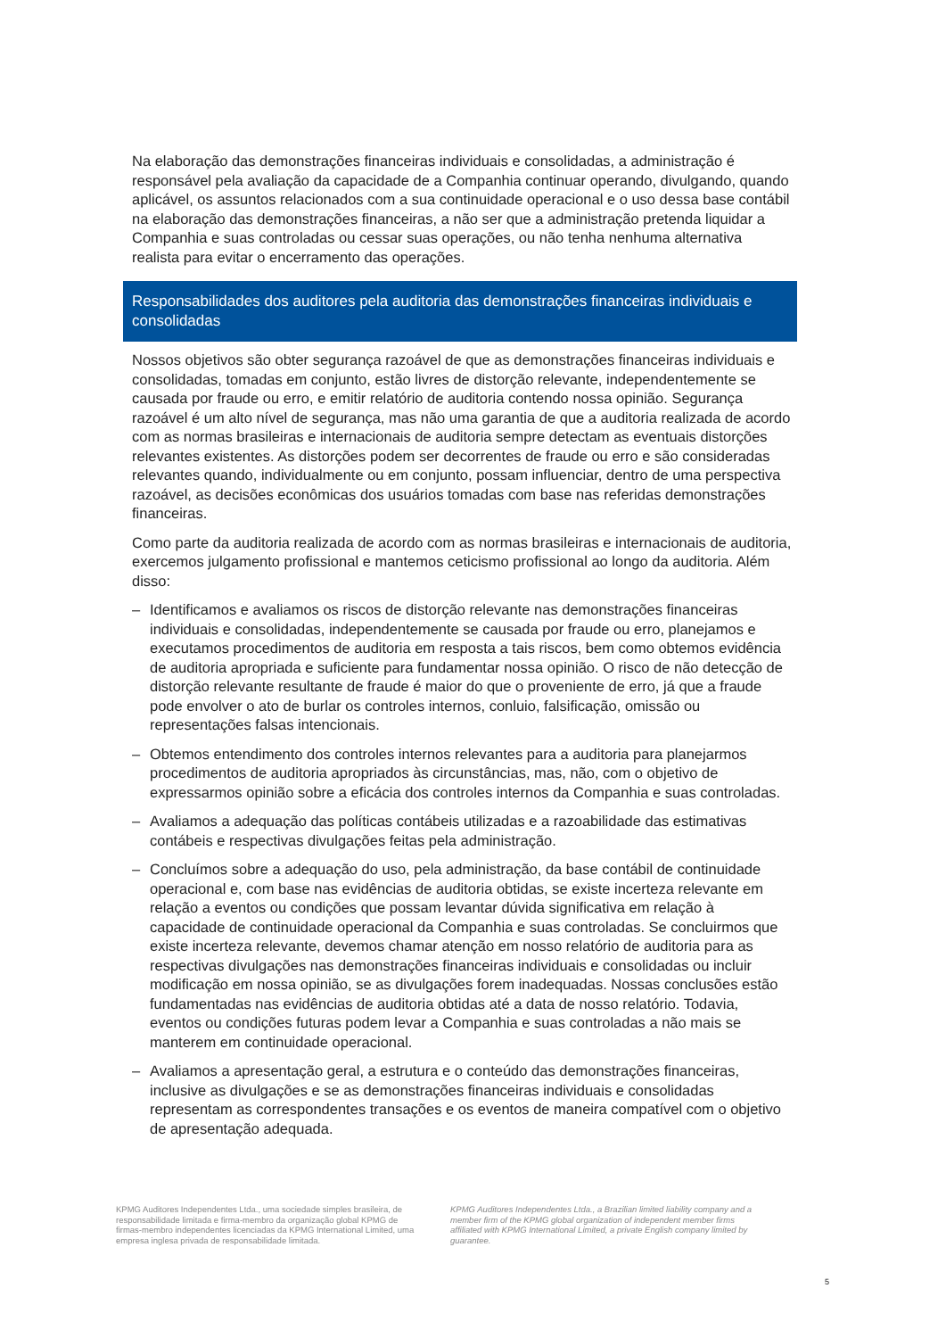Na elaboração das demonstrações financeiras individuais e consolidadas, a administração é responsável pela avaliação da capacidade de a Companhia continuar operando, divulgando, quando aplicável, os assuntos relacionados com a sua continuidade operacional e o uso dessa base contábil na elaboração das demonstrações financeiras, a não ser que a administração pretenda liquidar a Companhia e suas controladas ou cessar suas operações, ou não tenha nenhuma alternativa realista para evitar o encerramento das operações.
Responsabilidades dos auditores pela auditoria das demonstrações financeiras individuais e consolidadas
Nossos objetivos são obter segurança razoável de que as demonstrações financeiras individuais e consolidadas, tomadas em conjunto, estão livres de distorção relevante, independentemente se causada por fraude ou erro, e emitir relatório de auditoria contendo nossa opinião. Segurança razoável é um alto nível de segurança, mas não uma garantia de que a auditoria realizada de acordo com as normas brasileiras e internacionais de auditoria sempre detectam as eventuais distorções relevantes existentes. As distorções podem ser decorrentes de fraude ou erro e são consideradas relevantes quando, individualmente ou em conjunto, possam influenciar, dentro de uma perspectiva razoável, as decisões econômicas dos usuários tomadas com base nas referidas demonstrações financeiras.
Como parte da auditoria realizada de acordo com as normas brasileiras e internacionais de auditoria, exercemos julgamento profissional e mantemos ceticismo profissional ao longo da auditoria. Além disso:
– Identificamos e avaliamos os riscos de distorção relevante nas demonstrações financeiras individuais e consolidadas, independentemente se causada por fraude ou erro, planejamos e executamos procedimentos de auditoria em resposta a tais riscos, bem como obtemos evidência de auditoria apropriada e suficiente para fundamentar nossa opinião. O risco de não detecção de distorção relevante resultante de fraude é maior do que o proveniente de erro, já que a fraude pode envolver o ato de burlar os controles internos, conluio, falsificação, omissão ou representações falsas intencionais.
– Obtemos entendimento dos controles internos relevantes para a auditoria para planejarmos procedimentos de auditoria apropriados às circunstâncias, mas, não, com o objetivo de expressarmos opinião sobre a eficácia dos controles internos da Companhia e suas controladas.
– Avaliamos a adequação das políticas contábeis utilizadas e a razoabilidade das estimativas contábeis e respectivas divulgações feitas pela administração.
– Concluímos sobre a adequação do uso, pela administração, da base contábil de continuidade operacional e, com base nas evidências de auditoria obtidas, se existe incerteza relevante em relação a eventos ou condições que possam levantar dúvida significativa em relação à capacidade de continuidade operacional da Companhia e suas controladas. Se concluirmos que existe incerteza relevante, devemos chamar atenção em nosso relatório de auditoria para as respectivas divulgações nas demonstrações financeiras individuais e consolidadas ou incluir modificação em nossa opinião, se as divulgações forem inadequadas. Nossas conclusões estão fundamentadas nas evidências de auditoria obtidas até a data de nosso relatório. Todavia, eventos ou condições futuras podem levar a Companhia e suas controladas a não mais se manterem em continuidade operacional.
– Avaliamos a apresentação geral, a estrutura e o conteúdo das demonstrações financeiras, inclusive as divulgações e se as demonstrações financeiras individuais e consolidadas representam as correspondentes transações e os eventos de maneira compatível com o objetivo de apresentação adequada.
KPMG Auditores Independentes Ltda., uma sociedade simples brasileira, de responsabilidade limitada e firma-membro da organização global KPMG de firmas-membro independentes licenciadas da KPMG International Limited, uma empresa inglesa privada de responsabilidade limitada.
KPMG Auditores Independentes Ltda., a Brazilian limited liability company and a member firm of the KPMG global organization of independent member firms affiliated with KPMG International Limited, a private English company limited by guarantee.
5